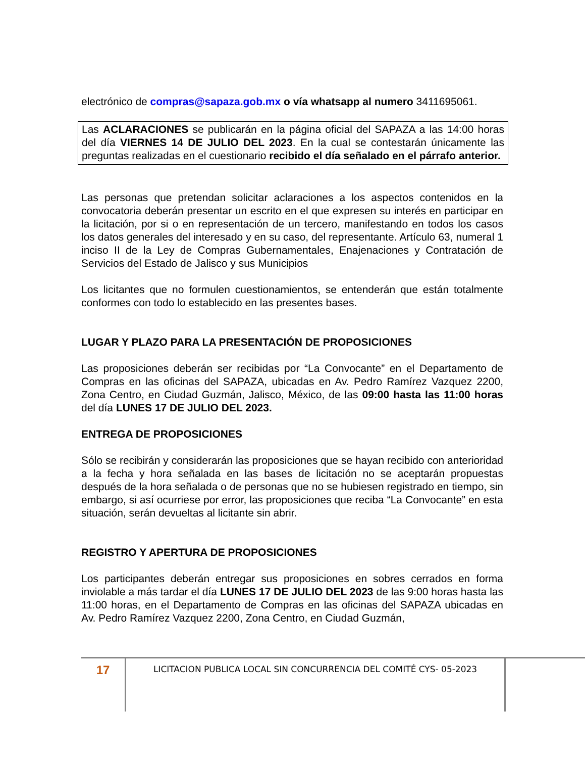electrónico de compras@sapaza.gob.mx o vía whatsapp al numero 3411695061.
Las ACLARACIONES se publicarán en la página oficial del SAPAZA a las 14:00 horas del día VIERNES 14 DE JULIO DEL 2023. En la cual se contestarán únicamente las preguntas realizadas en el cuestionario recibido el día señalado en el párrafo anterior.
Las personas que pretendan solicitar aclaraciones a los aspectos contenidos en la convocatoria deberán presentar un escrito en el que expresen su interés en participar en la licitación, por si o en representación de un tercero, manifestando en todos los casos los datos generales del interesado y en su caso, del representante. Artículo 63, numeral 1 inciso II de la Ley de Compras Gubernamentales, Enajenaciones y Contratación de Servicios del Estado de Jalisco y sus Municipios
Los licitantes que no formulen cuestionamientos, se entenderán que están totalmente conformes con todo lo establecido en las presentes bases.
LUGAR Y PLAZO PARA LA PRESENTACIÓN DE PROPOSICIONES
Las proposiciones deberán ser recibidas por “La Convocante” en el Departamento de Compras en las oficinas del SAPAZA, ubicadas en Av. Pedro Ramírez Vazquez 2200, Zona Centro, en Ciudad Guzmán, Jalisco, México, de las 09:00 hasta las 11:00 horas del día LUNES 17 DE JULIO DEL 2023.
ENTREGA DE PROPOSICIONES
Sólo se recibirán y considerarán las proposiciones que se hayan recibido con anterioridad a la fecha y hora señalada en las bases de licitación no se aceptarán propuestas después de la hora señalada o de personas que no se hubiesen registrado en tiempo, sin embargo, si así ocurriese por error, las proposiciones que reciba “La Convocante” en esta situación, serán devueltas al licitante sin abrir.
REGISTRO Y APERTURA DE PROPOSICIONES
Los participantes deberán entregar sus proposiciones en sobres cerrados en forma inviolable a más tardar el día LUNES 17 DE JULIO DEL 2023 de las 9:00 horas hasta las 11:00 horas, en el Departamento de Compras en las oficinas del SAPAZA ubicadas en Av. Pedro Ramírez Vazquez 2200, Zona Centro, en Ciudad Guzmán,
17
LICITACION PUBLICA LOCAL SIN CONCURRENCIA DEL COMITÉ CYS- 05-2023